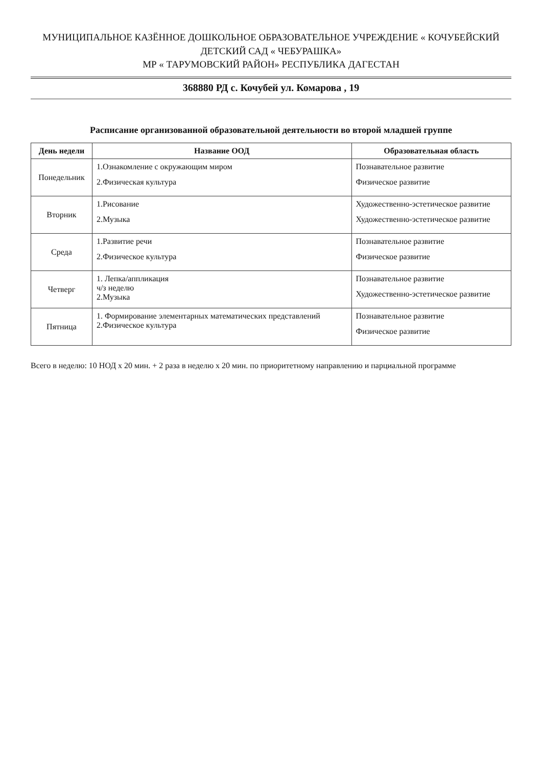МУНИЦИПАЛЬНОЕ КАЗЁННОЕ ДОШКОЛЬНОЕ ОБРАЗОВАТЕЛЬНОЕ УЧРЕЖДЕНИЕ « КОЧУБЕЙСКИЙ ДЕТСКИЙ САД « ЧЕБУРАШКА»
МР « ТАРУМОВСКИЙ РАЙОН» РЕСПУБЛИКА ДАГЕСТАН
368880 РД с. Кочубей ул. Комарова , 19
Расписание организованной образовательной деятельности во второй младшей группе
| День недели | Название ООД | Образовательная область |
| --- | --- | --- |
| Понедельник | 1.Ознакомление с окружающим миром 2.Физическая культура | Познавательное развитие Физическое развитие |
| Вторник | 1.Рисование 2.Музыка | Художественно-эстетическое развитие Художественно-эстетическое развитие |
| Среда | 1.Развитие речи 2.Физическое культура | Познавательное развитие Физическое развитие |
| Четверг | 1. Лепка/аппликация ч/з неделю 2.Музыка | Познавательное развитие Художественно-эстетическое развитие |
| Пятница | 1. Формирование элементарных математических представлений 2.Физическое культура | Познавательное развитие Физическое развитие |
Всего в неделю: 10 НОД х 20 мин. + 2 раза в неделю х 20 мин. по приоритетному направлению и парциальной программе